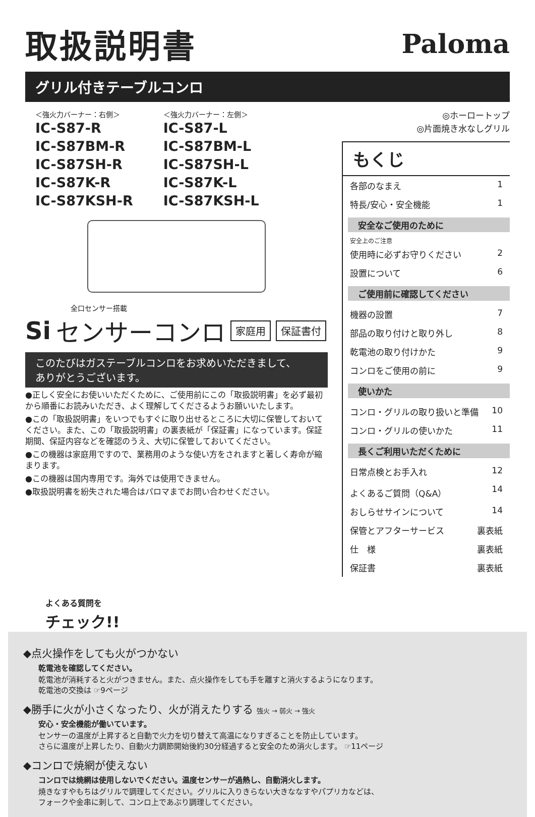取扱説明書
Paloma
グリル付きテーブルコンロ
＜強火力バーナー：右側＞
IC-S87-R
IC-S87BM-R
IC-S87SH-R
IC-S87K-R
IC-S87KSH-R
＜強火力バーナー：左側＞
IC-S87-L
IC-S87BM-L
IC-S87SH-L
IC-S87K-L
IC-S87KSH-L
全口センサー搭載
Si センサーコンロ 家庭用 保証書付
このたびはガステーブルコンロをお求めいただきまして、
ありがとうございます。
●正しく安全にお使いいただくために、ご使用前にこの「取扱説明書」を必ず最初から順番にお読みいただき、よく理解してくださるようお願いいたします。
●この「取扱説明書」をいつでもすぐに取り出せるところに大切に保管しておいてください。また、この「取扱説明書」の裏表紙が「保証書」になっています。保証期間、保証内容などを確認のうえ、大切に保管しておいてください。
●この機器は家庭用ですので、業務用のような使い方をされますと著しく寿命が縮まります。
●この機器は国内専用です。海外では使用できません。
●取扱説明書を紛失された場合はパロマまでお問い合わせください。
◎ホーロートップ
◎片面焼き水なしグリル
もくじ
各部のなまえ 1
特長/安心・安全機能 1
安全なご使用のために
安全上のご注意
使用時に必ずお守りください 2
設置について 6
ご使用前に確認してください
機器の設置 7
部品の取り付けと取り外し 8
乾電池の取り付けかた 9
コンロをご使用の前に 9
使いかた
コンロ・グリルの取り扱いと準備 10
コンロ・グリルの使いかた 11
長くご利用いただくために
日常点検とお手入れ 12
よくあるご質問（Q&A） 14
おしらせサインについて 14
保管とアフターサービス 裏表紙
仕　様 裏表紙
保証書 裏表紙
よくある質問を
チェック!!
◆点火操作をしても火がつかない
乾電池を確認してください。
乾電池が消耗すると火がつきません。また、点火操作をしても手を離すと消火するようになります。
乾電池の交換は ☞9ページ
◆勝手に火が小さくなったり、火が消えたりする 強火 → 弱火 → 強火
安心・安全機能が働いています。
センサーの温度が上昇すると自動で火力を切り替えて高温になりすぎることを防止しています。
さらに温度が上昇したり、自動火力調節開始後約30分経過すると安全のため消火します。 ☞11ページ
◆コンロで焼網が使えない
コンロでは焼網は使用しないでください。温度センサーが過熱し、自動消火します。
焼きなすやもちはグリルで調理してください。グリルに入りきらない大きななすやパプリカなどは、
フォークや金串に刺して、コンロ上であぶり調理してください。